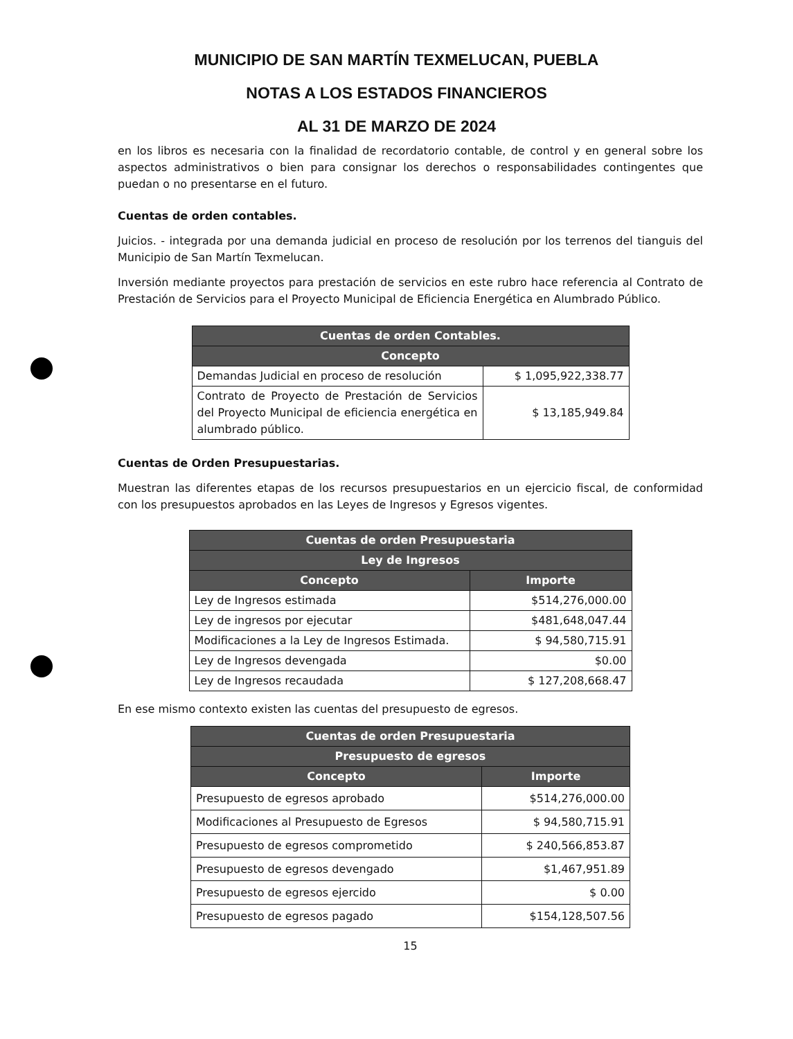MUNICIPIO DE SAN MARTÍN TEXMELUCAN, PUEBLA
NOTAS A LOS ESTADOS FINANCIEROS
AL 31 DE MARZO DE 2024
en los libros es necesaria con la finalidad de recordatorio contable, de control y en general sobre los aspectos administrativos o bien para consignar los derechos o responsabilidades contingentes que puedan o no presentarse en el futuro.
Cuentas de orden contables.
Juicios. - integrada por una demanda judicial en proceso de resolución por los terrenos del tianguis del Municipio de San Martín Texmelucan.
Inversión mediante proyectos para prestación de servicios en este rubro hace referencia al Contrato de Prestación de Servicios para el Proyecto Municipal de Eficiencia Energética en Alumbrado Público.
| Cuentas de orden Contables. | |
| --- | --- |
| Concepto | |
| Demandas Judicial en proceso de resolución | $ 1,095,922,338.77 |
| Contrato de Proyecto de Prestación de Servicios del Proyecto Municipal de eficiencia energética en alumbrado público. | $ 13,185,949.84 |
Cuentas de Orden Presupuestarias.
Muestran las diferentes etapas de los recursos presupuestarios en un ejercicio fiscal, de conformidad con los presupuestos aprobados en las Leyes de Ingresos y Egresos vigentes.
| Cuentas de orden Presupuestaria | |
| --- | --- |
| Ley de Ingresos | |
| Concepto | Importe |
| Ley de Ingresos estimada | $514,276,000.00 |
| Ley de ingresos por ejecutar | $481,648,047.44 |
| Modificaciones a la Ley de Ingresos Estimada. | $ 94,580,715.91 |
| Ley de Ingresos devengada | $0.00 |
| Ley de Ingresos recaudada | $ 127,208,668.47 |
En ese mismo contexto existen las cuentas del presupuesto de egresos.
| Cuentas de orden Presupuestaria | |
| --- | --- |
| Presupuesto de egresos | |
| Concepto | Importe |
| Presupuesto de egresos aprobado | $514,276,000.00 |
| Modificaciones al Presupuesto de Egresos | $ 94,580,715.91 |
| Presupuesto de egresos comprometido | $ 240,566,853.87 |
| Presupuesto de egresos devengado | $1,467,951.89 |
| Presupuesto de egresos ejercido | $ 0.00 |
| Presupuesto de egresos pagado | $154,128,507.56 |
15